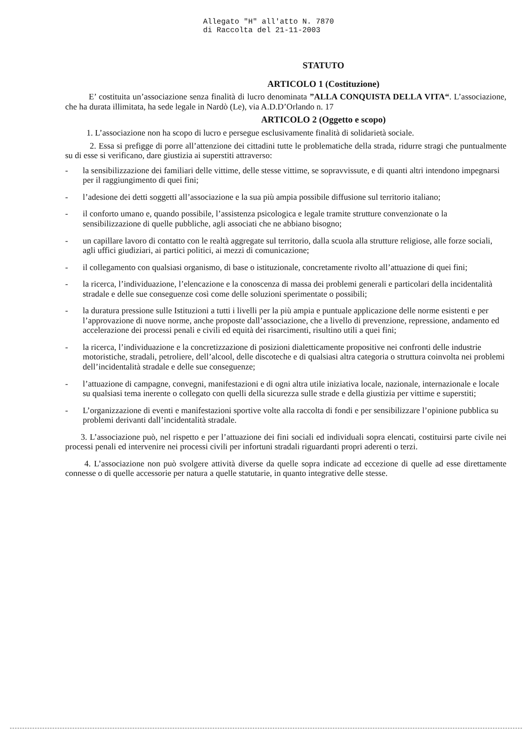Allegato "H" all'atto N. 7870
di Raccolta del 21-11-2003
STATUTO
ARTICOLO 1 (Costituzione)
E’ costituita un’associazione senza finalità di lucro denominata ”ALLA CONQUISTA DELLA VITA“. L’associazione, che ha durata illimitata, ha sede legale in Nardò (Le), via A.D.D’Orlando n. 17
ARTICOLO 2 (Oggetto e scopo)
1. L’associazione non ha scopo di lucro e persegue esclusivamente finalità di solidarietà sociale.
2. Essa si prefigge di porre all’attenzione dei cittadini tutte le problematiche della strada, ridurre stragi che puntualmente su di esse si verificano, dare giustizia ai superstiti attraverso:
- la sensibilizzazione dei familiari delle vittime, delle stesse vittime, se sopravvissute, e di quanti altri intendono impegnarsi per il raggiungimento di quei fini;
- l’adesione dei detti soggetti all’associazione e la sua più ampia possibile diffusione sul territorio italiano;
- il conforto umano e, quando possibile, l’assistenza psicologica e legale tramite strutture convenzionate o la sensibilizzazione di quelle pubbliche, agli associati che ne abbiano bisogno;
- un capillare lavoro di contatto con le realtà aggregate sul territorio, dalla scuola alla strutture religiose, alle forze sociali, agli uffici giudiziari, ai partici politici, ai mezzi di comunicazione;
- il collegamento con qualsiasi organismo, di base o istituzionale, concretamente rivolto all’attuazione di quei fini;
- la ricerca, l’individuazione, l’elencazione e la conoscenza di massa dei problemi generali e particolari della incidentalità stradale e delle sue conseguenze così come delle soluzioni sperimentate o possibili;
- la duratura pressione sulle Istituzioni a tutti i livelli per la più ampia e puntuale applicazione delle norme esistenti e per l’approvazione di nuove norme, anche proposte dall’associazione, che a livello di prevenzione, repressione, andamento ed accelerazione dei processi penali e civili ed equità dei risarcimenti, risultino utili a quei fini;
- la ricerca, l’individuazione e la concretizzazione di posizioni dialetticamente propositive nei confronti delle industrie motoristiche, stradali, petroliere, dell’alcool, delle discoteche e di qualsiasi altra categoria o struttura coinvolta nei problemi dell’incidentalità stradale e delle sue conseguenze;
- l’attuazione di campagne, convegni, manifestazioni e di ogni altra utile iniziativa locale, nazionale, internazionale e locale su qualsiasi tema inerente o collegato con quelli della sicurezza sulle strade e della giustizia per vittime e superstiti;
- L’organizzazione di eventi e manifestazioni sportive volte alla raccolta di fondi e per sensibilizzare l’opinione pubblica su problemi derivanti dall’incidentalità stradale.
3. L’associazione può, nel rispetto e per l’attuazione dei fini sociali ed individuali sopra elencati, costituirsi parte civile nei processi penali ed intervenire nei processi civili per infortuni stradali riguardanti propri aderenti o terzi.
4. L’associazione non può svolgere attività diverse da quelle sopra indicate ad eccezione di quelle ad esse direttamente connesse o di quelle accessorie per natura a quelle statutarie, in quanto integrative delle stesse.